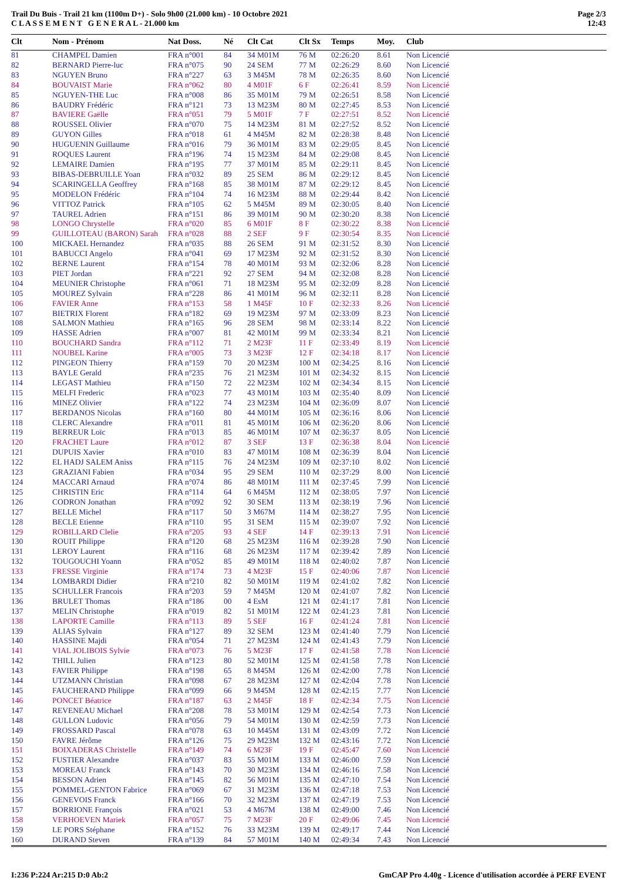Trail Du Buis - Trail 21 km (1100m D+) - Solo 9h00 (21.000 km) - 10 Octobre 2021
C L A S S E M E N T G E N E R A L - 21.000 km
Page 2/3
12:43
| Clt | Nom - Prénom | Nat Doss. | Né | Clt Cat | Clt Sx | Temps | Moy. | Club |
| --- | --- | --- | --- | --- | --- | --- | --- | --- |
| 81 | CHAMPEL Damien | FRA n°001 | 84 | 34 M01M | 76 M | 02:26:20 | 8.61 | Non Licencié |
| 82 | BERNARD Pierre-luc | FRA n°075 | 90 | 24 SEM | 77 M | 02:26:29 | 8.60 | Non Licencié |
| 83 | NGUYEN Bruno | FRA n°227 | 63 | 3 M45M | 78 M | 02:26:35 | 8.60 | Non Licencié |
| 84 | BOUVAIST Marie | FRA n°062 | 80 | 4 M01F | 6 F | 02:26:41 | 8.59 | Non Licencié |
| 85 | NGUYEN-THE Luc | FRA n°008 | 86 | 35 M01M | 79 M | 02:26:51 | 8.58 | Non Licencié |
| 86 | BAUDRY Frédéric | FRA n°121 | 73 | 13 M23M | 80 M | 02:27:45 | 8.53 | Non Licencié |
| 87 | BAVIERE Gaëlle | FRA n°051 | 79 | 5 M01F | 7 F | 02:27:51 | 8.52 | Non Licencié |
| 88 | ROUSSEL Olivier | FRA n°070 | 75 | 14 M23M | 81 M | 02:27:52 | 8.52 | Non Licencié |
| 89 | GUYON Gilles | FRA n°018 | 61 | 4 M45M | 82 M | 02:28:38 | 8.48 | Non Licencié |
| 90 | HUGUENIN Guillaume | FRA n°016 | 79 | 36 M01M | 83 M | 02:29:05 | 8.45 | Non Licencié |
| 91 | ROQUES Laurent | FRA n°196 | 74 | 15 M23M | 84 M | 02:29:08 | 8.45 | Non Licencié |
| 92 | LEMAIRE Damien | FRA n°195 | 77 | 37 M01M | 85 M | 02:29:11 | 8.45 | Non Licencié |
| 93 | BIBAS-DEBRUILLE Yoan | FRA n°032 | 89 | 25 SEM | 86 M | 02:29:12 | 8.45 | Non Licencié |
| 94 | SCARINGELLA Geoffrey | FRA n°168 | 85 | 38 M01M | 87 M | 02:29:12 | 8.45 | Non Licencié |
| 95 | MODELON Frédéric | FRA n°104 | 74 | 16 M23M | 88 M | 02:29:44 | 8.42 | Non Licencié |
| 96 | VITTOZ Patrick | FRA n°105 | 62 | 5 M45M | 89 M | 02:30:05 | 8.40 | Non Licencié |
| 97 | TAUREL Adrien | FRA n°151 | 86 | 39 M01M | 90 M | 02:30:20 | 8.38 | Non Licencié |
| 98 | LONGO Chrystelle | FRA n°020 | 85 | 6 M01F | 8 F | 02:30:22 | 8.38 | Non Licencié |
| 99 | GUILLOTEAU (BARON) Sarah | FRA n°028 | 88 | 2 SEF | 9 F | 02:30:54 | 8.35 | Non Licencié |
| 100 | MICKAEL Hernandez | FRA n°035 | 88 | 26 SEM | 91 M | 02:31:52 | 8.30 | Non Licencié |
| 101 | BABUCCI Angelo | FRA n°041 | 69 | 17 M23M | 92 M | 02:31:52 | 8.30 | Non Licencié |
| 102 | BERNE Laurent | FRA n°154 | 78 | 40 M01M | 93 M | 02:32:06 | 8.28 | Non Licencié |
| 103 | PIET Jordan | FRA n°221 | 92 | 27 SEM | 94 M | 02:32:08 | 8.28 | Non Licencié |
| 104 | MEUNIER Christophe | FRA n°061 | 71 | 18 M23M | 95 M | 02:32:09 | 8.28 | Non Licencié |
| 105 | MOUREZ Sylvain | FRA n°228 | 86 | 41 M01M | 96 M | 02:32:11 | 8.28 | Non Licencié |
| 106 | FAVIER Anne | FRA n°153 | 58 | 1 M45F | 10 F | 02:32:33 | 8.26 | Non Licencié |
| 107 | BIETRIX Florent | FRA n°182 | 69 | 19 M23M | 97 M | 02:33:09 | 8.23 | Non Licencié |
| 108 | SALMON Mathieu | FRA n°165 | 96 | 28 SEM | 98 M | 02:33:14 | 8.22 | Non Licencié |
| 109 | HASSE Adrien | FRA n°007 | 81 | 42 M01M | 99 M | 02:33:34 | 8.21 | Non Licencié |
| 110 | BOUCHARD Sandra | FRA n°112 | 71 | 2 M23F | 11 F | 02:33:49 | 8.19 | Non Licencié |
| 111 | NOUBEL Karine | FRA n°005 | 73 | 3 M23F | 12 F | 02:34:18 | 8.17 | Non Licencié |
| 112 | PINGEON Thierry | FRA n°159 | 70 | 20 M23M | 100 M | 02:34:25 | 8.16 | Non Licencié |
| 113 | BAYLE Gerald | FRA n°235 | 76 | 21 M23M | 101 M | 02:34:32 | 8.15 | Non Licencié |
| 114 | LEGAST Mathieu | FRA n°150 | 72 | 22 M23M | 102 M | 02:34:34 | 8.15 | Non Licencié |
| 115 | MELFI Frederic | FRA n°023 | 77 | 43 M01M | 103 M | 02:35:40 | 8.09 | Non Licencié |
| 116 | MINEZ Olivier | FRA n°122 | 74 | 23 M23M | 104 M | 02:36:09 | 8.07 | Non Licencié |
| 117 | BERDANOS Nicolas | FRA n°160 | 80 | 44 M01M | 105 M | 02:36:16 | 8.06 | Non Licencié |
| 118 | CLERC Alexandre | FRA n°011 | 81 | 45 M01M | 106 M | 02:36:20 | 8.06 | Non Licencié |
| 119 | BERREUR Loïc | FRA n°013 | 85 | 46 M01M | 107 M | 02:36:37 | 8.05 | Non Licencié |
| 120 | FRACHET Laure | FRA n°012 | 87 | 3 SEF | 13 F | 02:36:38 | 8.04 | Non Licencié |
| 121 | DUPUIS Xavier | FRA n°010 | 83 | 47 M01M | 108 M | 02:36:39 | 8.04 | Non Licencié |
| 122 | EL HADJ SALEM Aniss | FRA n°115 | 76 | 24 M23M | 109 M | 02:37:10 | 8.02 | Non Licencié |
| 123 | GRAZIANI Fabien | FRA n°034 | 95 | 29 SEM | 110 M | 02:37:29 | 8.00 | Non Licencié |
| 124 | MACCARI Arnaud | FRA n°074 | 86 | 48 M01M | 111 M | 02:37:45 | 7.99 | Non Licencié |
| 125 | CHRISTIN Eric | FRA n°114 | 64 | 6 M45M | 112 M | 02:38:05 | 7.97 | Non Licencié |
| 126 | CODRON Jonathan | FRA n°092 | 92 | 30 SEM | 113 M | 02:38:19 | 7.96 | Non Licencié |
| 127 | BELLE Michel | FRA n°117 | 50 | 3 M67M | 114 M | 02:38:27 | 7.95 | Non Licencié |
| 128 | BECLE Etienne | FRA n°110 | 95 | 31 SEM | 115 M | 02:39:07 | 7.92 | Non Licencié |
| 129 | ROBILLARD Clelie | FRA n°205 | 93 | 4 SEF | 14 F | 02:39:13 | 7.91 | Non Licencié |
| 130 | ROUIT Philippe | FRA n°120 | 68 | 25 M23M | 116 M | 02:39:28 | 7.90 | Non Licencié |
| 131 | LEROY Laurent | FRA n°116 | 68 | 26 M23M | 117 M | 02:39:42 | 7.89 | Non Licencié |
| 132 | TOUGOUCHI Yoann | FRA n°052 | 85 | 49 M01M | 118 M | 02:40:02 | 7.87 | Non Licencié |
| 133 | FRESSE Virginie | FRA n°174 | 73 | 4 M23F | 15 F | 02:40:06 | 7.87 | Non Licencié |
| 134 | LOMBARDI Didier | FRA n°210 | 82 | 50 M01M | 119 M | 02:41:02 | 7.82 | Non Licencié |
| 135 | SCHULLER Francois | FRA n°203 | 59 | 7 M45M | 120 M | 02:41:07 | 7.82 | Non Licencié |
| 136 | BRULET Thomas | FRA n°186 | 00 | 4 EsM | 121 M | 02:41:17 | 7.81 | Non Licencié |
| 137 | MELIN Christophe | FRA n°019 | 82 | 51 M01M | 122 M | 02:41:23 | 7.81 | Non Licencié |
| 138 | LAPORTE Camille | FRA n°113 | 89 | 5 SEF | 16 F | 02:41:24 | 7.81 | Non Licencié |
| 139 | ALIAS Sylvain | FRA n°127 | 89 | 32 SEM | 123 M | 02:41:40 | 7.79 | Non Licencié |
| 140 | HASSINE Majdi | FRA n°054 | 71 | 27 M23M | 124 M | 02:41:43 | 7.79 | Non Licencié |
| 141 | VIAL JOLIBOIS Sylvie | FRA n°073 | 76 | 5 M23F | 17 F | 02:41:58 | 7.78 | Non Licencié |
| 142 | THILL Julien | FRA n°123 | 80 | 52 M01M | 125 M | 02:41:58 | 7.78 | Non Licencié |
| 143 | FAVIER Philippe | FRA n°198 | 65 | 8 M45M | 126 M | 02:42:00 | 7.78 | Non Licencié |
| 144 | UTZMANN Christian | FRA n°098 | 67 | 28 M23M | 127 M | 02:42:04 | 7.78 | Non Licencié |
| 145 | FAUCHERAND Philippe | FRA n°099 | 66 | 9 M45M | 128 M | 02:42:15 | 7.77 | Non Licencié |
| 146 | PONCET Béatrice | FRA n°187 | 63 | 2 M45F | 18 F | 02:42:34 | 7.75 | Non Licencié |
| 147 | REVENEAU Michael | FRA n°208 | 78 | 53 M01M | 129 M | 02:42:54 | 7.73 | Non Licencié |
| 148 | GULLON Ludovic | FRA n°056 | 79 | 54 M01M | 130 M | 02:42:59 | 7.73 | Non Licencié |
| 149 | FROSSARD Pascal | FRA n°078 | 63 | 10 M45M | 131 M | 02:43:09 | 7.72 | Non Licencié |
| 150 | FAVRE Jérôme | FRA n°126 | 75 | 29 M23M | 132 M | 02:43:16 | 7.72 | Non Licencié |
| 151 | BOIXADERAS Christelle | FRA n°149 | 74 | 6 M23F | 19 F | 02:45:47 | 7.60 | Non Licencié |
| 152 | FUSTIER Alexandre | FRA n°037 | 83 | 55 M01M | 133 M | 02:46:00 | 7.59 | Non Licencié |
| 153 | MOREAU Franck | FRA n°143 | 70 | 30 M23M | 134 M | 02:46:16 | 7.58 | Non Licencié |
| 154 | BESSON Adrien | FRA n°145 | 82 | 56 M01M | 135 M | 02:47:10 | 7.54 | Non Licencié |
| 155 | POMMEL-GENTON Fabrice | FRA n°069 | 67 | 31 M23M | 136 M | 02:47:18 | 7.53 | Non Licencié |
| 156 | GENEVOIS Franck | FRA n°166 | 70 | 32 M23M | 137 M | 02:47:19 | 7.53 | Non Licencié |
| 157 | BORRIONE François | FRA n°021 | 53 | 4 M67M | 138 M | 02:49:00 | 7.46 | Non Licencié |
| 158 | VERHOEVEN Mariek | FRA n°057 | 75 | 7 M23F | 20 F | 02:49:06 | 7.45 | Non Licencié |
| 159 | LE PORS Stéphane | FRA n°152 | 76 | 33 M23M | 139 M | 02:49:17 | 7.44 | Non Licencié |
| 160 | DURAND Steven | FRA n°139 | 84 | 57 M01M | 140 M | 02:49:34 | 7.43 | Non Licencié |
I:236 P:224 Ar:215 D:0 Ab:2 GmCAP Pro 4.40g - Licence d'utilisation accordée à PERF EVENT